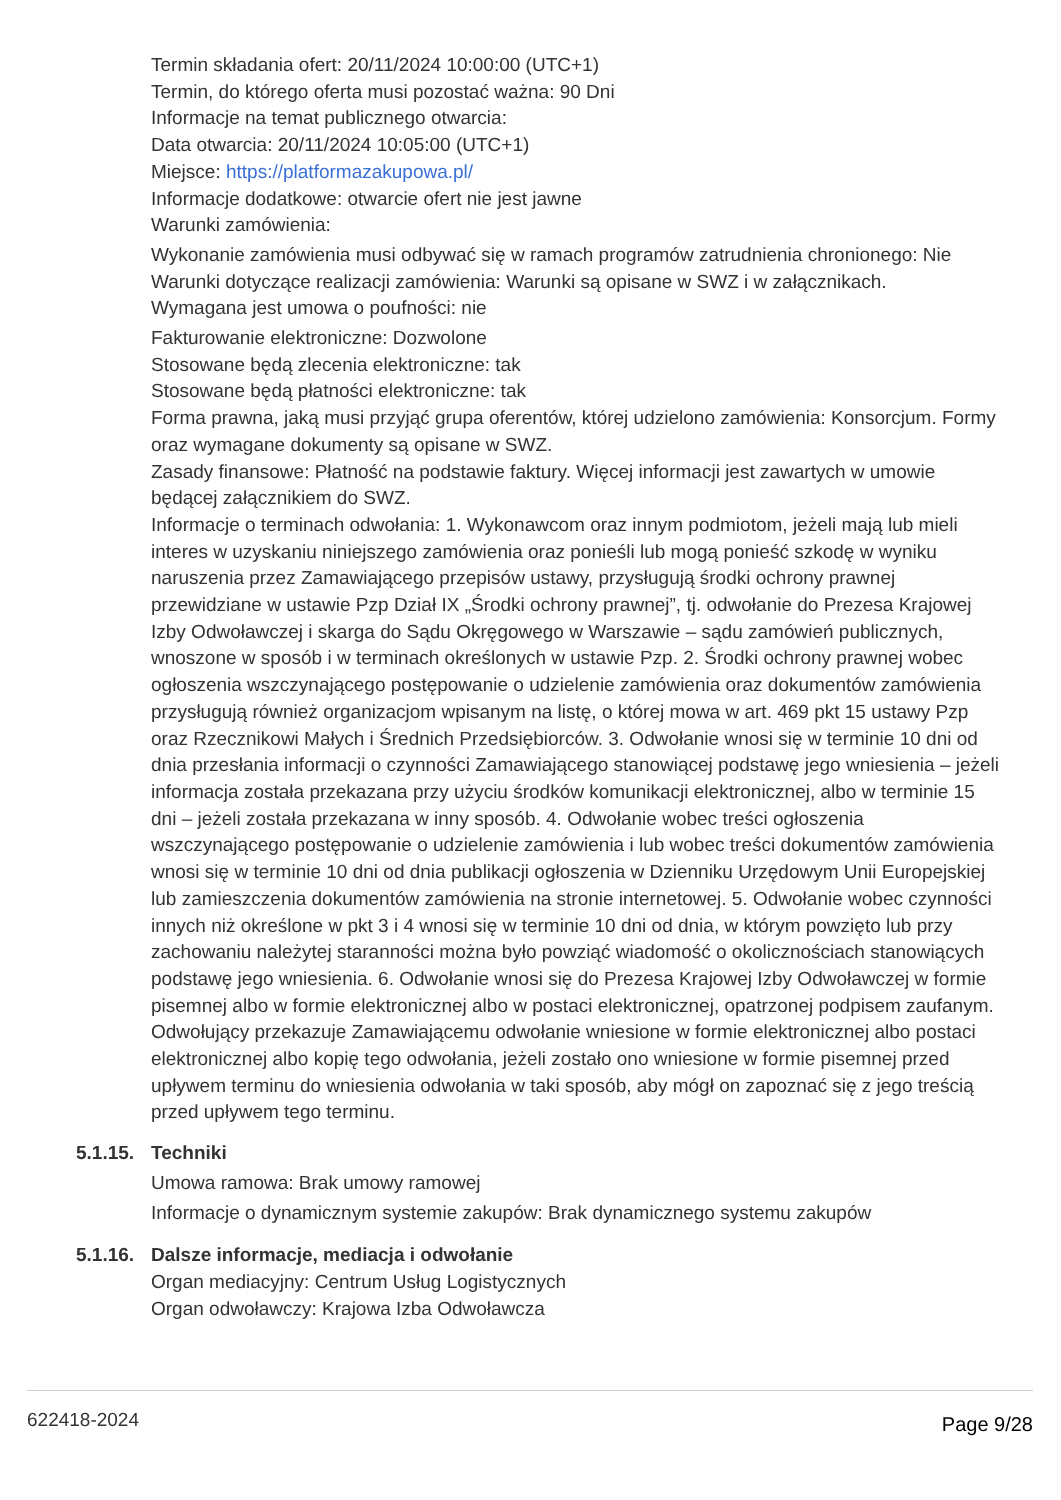Termin składania ofert: 20/11/2024 10:00:00 (UTC+1)
Termin, do którego oferta musi pozostać ważna: 90 Dni
Informacje na temat publicznego otwarcia:
Data otwarcia: 20/11/2024 10:05:00 (UTC+1)
Miejsce: https://platformazakupowa.pl/
Informacje dodatkowe: otwarcie ofert nie jest jawne
Warunki zamówienia:
Wykonanie zamówienia musi odbywać się w ramach programów zatrudnienia chronionego: Nie
Warunki dotyczące realizacji zamówienia: Warunki są opisane w SWZ i w załącznikach.
Wymagana jest umowa o poufności: nie
Fakturowanie elektroniczne: Dozwolone
Stosowane będą zlecenia elektroniczne: tak
Stosowane będą płatności elektroniczne: tak
Forma prawna, jaką musi przyjąć grupa oferentów, której udzielono zamówienia: Konsorcjum. Formy oraz wymagane dokumenty są opisane w SWZ.
Zasady finansowe: Płatność na podstawie faktury. Więcej informacji jest zawartych w umowie będącej załącznikiem do SWZ.
Informacje o terminach odwołania: 1. Wykonawcom oraz innym podmiotom, jeżeli mają lub mieli interes w uzyskaniu niniejszego zamówienia oraz ponieśli lub mogą ponieść szkodę w wyniku naruszenia przez Zamawiającego przepisów ustawy, przysługują środki ochrony prawnej przewidziane w ustawie Pzp Dział IX „Środki ochrony prawnej”, tj. odwołanie do Prezesa Krajowej Izby Odwoławczej i skarga do Sądu Okręgowego w Warszawie – sądu zamówień publicznych, wnoszone w sposób i w terminach określonych w ustawie Pzp. 2. Środki ochrony prawnej wobec ogłoszenia wszczynającego postępowanie o udzielenie zamówienia oraz dokumentów zamówienia przysługują również organizacjom wpisanym na listę, o której mowa w art. 469 pkt 15 ustawy Pzp oraz Rzecznikowi Małych i Średnich Przedsiębiorców. 3. Odwołanie wnosi się w terminie 10 dni od dnia przesłania informacji o czynności Zamawiającego stanowiącej podstawę jego wniesienia – jeżeli informacja została przekazana przy użyciu środków komunikacji elektronicznej, albo w terminie 15 dni – jeżeli została przekazana w inny sposób. 4. Odwołanie wobec treści ogłoszenia wszczynającego postępowanie o udzielenie zamówienia i lub wobec treści dokumentów zamówienia wnosi się w terminie 10 dni od dnia publikacji ogłoszenia w Dzienniku Urzędowym Unii Europejskiej lub zamieszczenia dokumentów zamówienia na stronie internetowej. 5. Odwołanie wobec czynności innych niż określone w pkt 3 i 4 wnosi się w terminie 10 dni od dnia, w którym powzięto lub przy zachowaniu należytej staranności można było powziąć wiadomość o okolicznościach stanowiących podstawę jego wniesienia. 6. Odwołanie wnosi się do Prezesa Krajowej Izby Odwoławczej w formie pisemnej albo w formie elektronicznej albo w postaci elektronicznej, opatrzonej podpisem zaufanym. Odwołujący przekazuje Zamawiającemu odwołanie wniesione w formie elektronicznej albo postaci elektronicznej albo kopię tego odwołania, jeżeli zostało ono wniesione w formie pisemnej przed upływem terminu do wniesienia odwołania w taki sposób, aby mógł on zapoznać się z jego treścią przed upływem tego terminu.
5.1.15. Techniki
Umowa ramowa: Brak umowy ramowej
Informacje o dynamicznym systemie zakupów: Brak dynamicznego systemu zakupów
5.1.16. Dalsze informacje, mediacja i odwołanie
Organ mediacyjny: Centrum Usług Logistycznych
Organ odwoławczy: Krajowa Izba Odwoławcza
622418-2024 Page 9/28